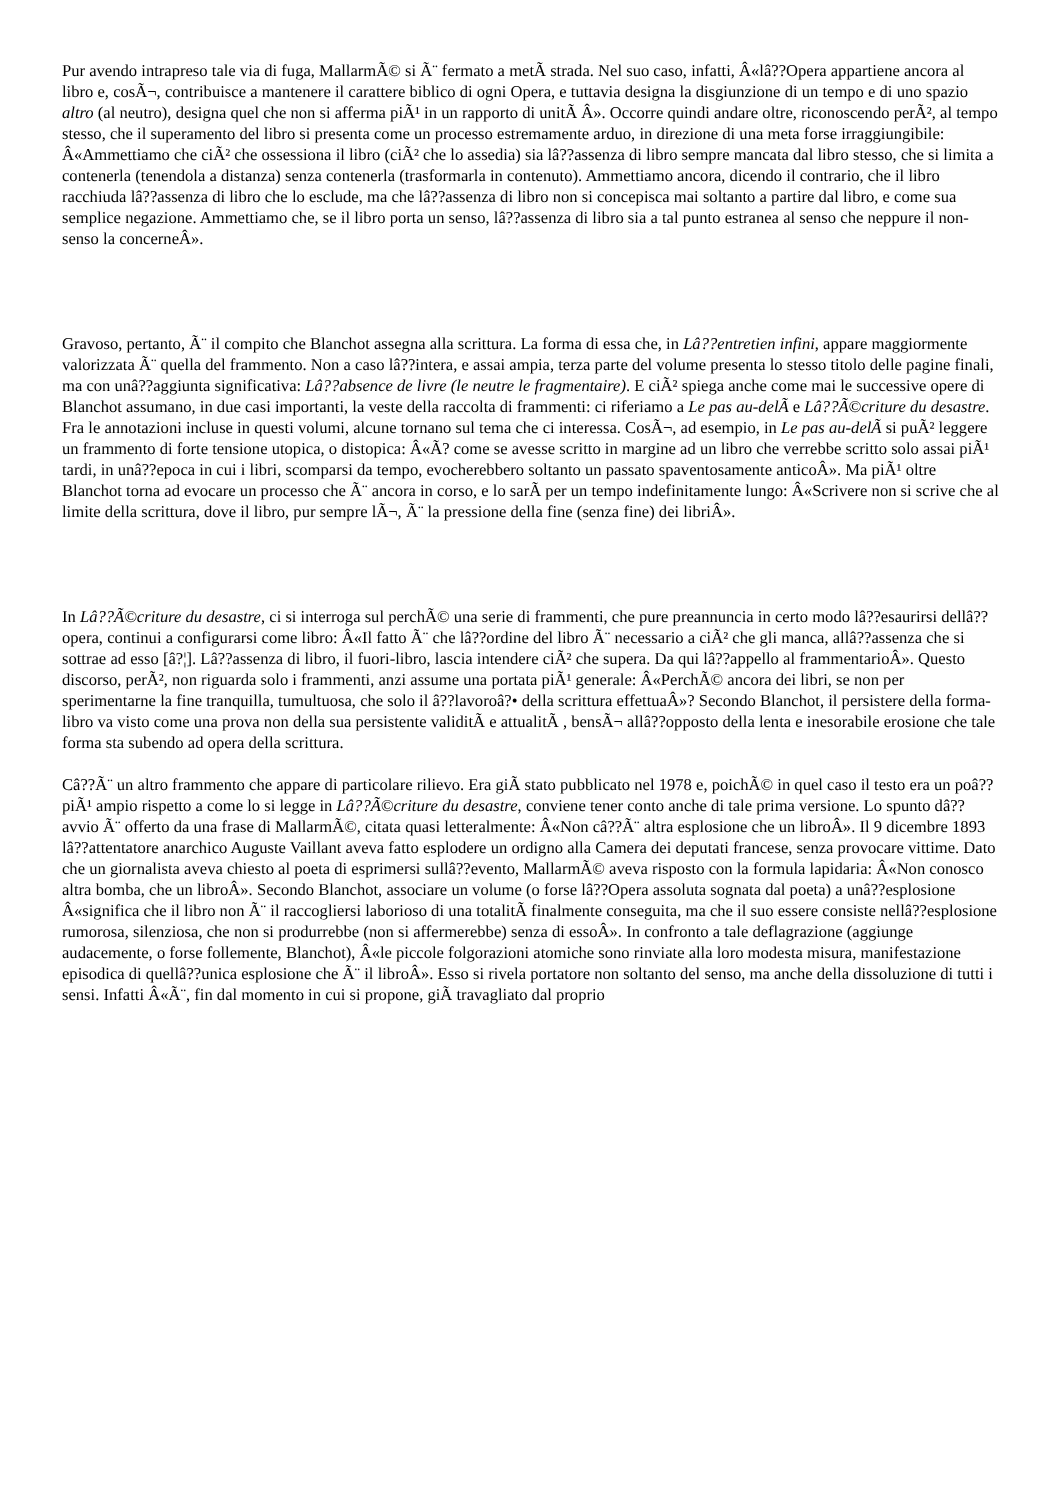Pur avendo intrapreso tale via di fuga, MallarmÃ© si Ã¨ fermato a metÃ strada. Nel suo caso, infatti, Â«lâ??Opera appartiene ancora al libro e, cosÃ¬, contribuisce a mantenere il carattere biblico di ogni Opera, e tuttavia designa la disgiunzione di un tempo e di uno spazio altro (al neutro), designa quel che non si afferma piÃ¹ in un rapporto di unitÃ Â». Occorre quindi andare oltre, riconoscendo perÃ², al tempo stesso, che il superamento del libro si presenta come un processo estremamente arduo, in direzione di una meta forse irraggiungibile: Â«Ammettiamo che ciÃ² che ossessiona il libro (ciÃ² che lo assedia) sia lâ??assenza di libro sempre mancata dal libro stesso, che si limita a contenerla (tenendola a distanza) senza contenerla (trasformarla in contenuto). Ammettiamo ancora, dicendo il contrario, che il libro racchiuda lâ??assenza di libro che lo esclude, ma che lâ??assenza di libro non si concepisca mai soltanto a partire dal libro, e come sua semplice negazione. Ammettiamo che, se il libro porta un senso, lâ??assenza di libro sia a tal punto estranea al senso che neppure il non-senso la concerneÂ».
Gravoso, pertanto, Ã¨ il compito che Blanchot assegna alla scrittura. La forma di essa che, in Lâ??entretien infini, appare maggiormente valorizzata Ã¨ quella del frammento. Non a caso lâ??intera, e assai ampia, terza parte del volume presenta lo stesso titolo delle pagine finali, ma con unâ??aggiunta significativa: Lâ??absence de livre (le neutre le fragmentaire). E ciÃ² spiega anche come mai le successive opere di Blanchot assumano, in due casi importanti, la veste della raccolta di frammenti: ci riferiamo a Le pas au-delÃ e Lâ??Ã©criture du desastre. Fra le annotazioni incluse in questi volumi, alcune tornano sul tema che ci interessa. CosÃ¬, ad esempio, in Le pas au-delÃ si puÃ² leggere un frammento di forte tensione utopica, o distopica: Â«Ã? come se avesse scritto in margine ad un libro che verrebbe scritto solo assai piÃ¹ tardi, in unâ??epoca in cui i libri, scomparsi da tempo, evocherebbero soltanto un passato spaventosamente anticoÂ». Ma piÃ¹ oltre Blanchot torna ad evocare un processo che Ã¨ ancora in corso, e lo sarÃ per un tempo indefinitamente lungo: Â«Scrivere non si scrive che al limite della scrittura, dove il libro, pur sempre lÃ¬, Ã¨ la pressione della fine (senza fine) dei libriÂ».
In Lâ??Ã©criture du desastre, ci si interroga sul perchÃ© una serie di frammenti, che pure preannuncia in certo modo lâ??esaurirsi dellâ??opera, continui a configurarsi come libro: Â«Il fatto Ã¨ che lâ??ordine del libro Ã¨ necessario a ciÃ² che gli manca, allâ??assenza che si sottrae ad esso [â?¦]. Lâ??assenza di libro, il fuori-libro, lascia intendere ciÃ² che supera. Da qui lâ??appello al frammentarioÂ». Questo discorso, perÃ², non riguarda solo i frammenti, anzi assume una portata piÃ¹ generale: Â«PerchÃ© ancora dei libri, se non per sperimentarne la fine tranquilla, tumultuosa, che solo il â??lavoroâ?• della scrittura effettuaÂ»? Secondo Blanchot, il persistere della forma-libro va visto come una prova non della sua persistente validitÃ e attualitÃ , bensÃ¬ allâ??opposto della lenta e inesorabile erosione che tale forma sta subendo ad opera della scrittura.
Câ??Ã¨ un altro frammento che appare di particolare rilievo. Era giÃ stato pubblicato nel 1978 e, poichÃ© in quel caso il testo era un poâ?? piÃ¹ ampio rispetto a come lo si legge in Lâ??Ã©criture du desastre, conviene tener conto anche di tale prima versione. Lo spunto dâ??avvio Ã¨ offerto da una frase di MallarmÃ©, citata quasi letteralmente: Â«Non câ??Ã¨ altra esplosione che un libroÂ». Il 9 dicembre 1893 lâ??attentatore anarchico Auguste Vaillant aveva fatto esplodere un ordigno alla Camera dei deputati francese, senza provocare vittime. Dato che un giornalista aveva chiesto al poeta di esprimersi sullâ??evento, MallarmÃ© aveva risposto con la formula lapidaria: Â«Non conosco altra bomba, che un libroÂ». Secondo Blanchot, associare un volume (o forse lâ??Opera assoluta sognata dal poeta) a unâ??esplosione Â«significa che il libro non Ã¨ il raccogliersi laborioso di una totalitÃ finalmente conseguita, ma che il suo essere consiste nellâ??esplosione rumorosa, silenziosa, che non si produrrebbe (non si affermerebbe) senza di essoÂ». In confronto a tale deflagrazione (aggiunge audacemente, o forse follemente, Blanchot), Â«le piccole folgorazioni atomiche sono rinviate alla loro modesta misura, manifestazione episodica di quellâ??unica esplosione che Ã¨ il libroÂ». Esso si rivela portatore non soltanto del senso, ma anche della dissoluzione di tutti i sensi. Infatti Â«Ã¨, fin dal momento in cui si propone, giÃ travagliato dal proprio